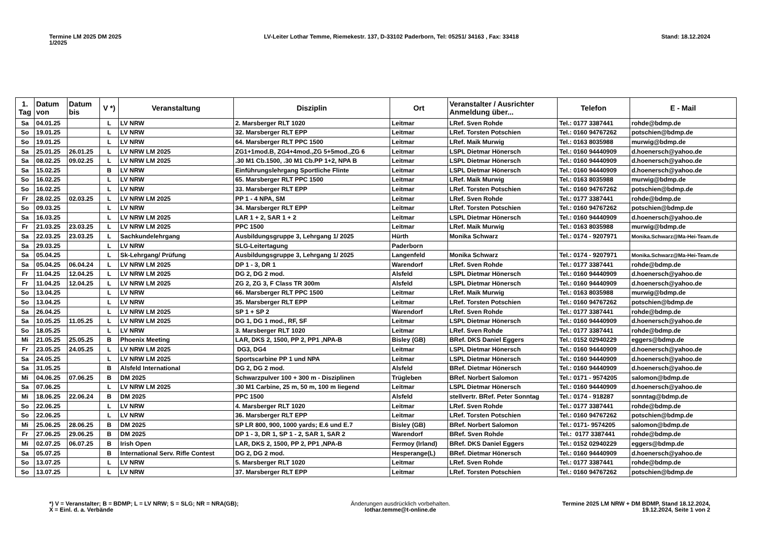Termine LM 2025 DM 2025
1/2025
LV-Leiter Lothar Temme, Riemekestr. 137, D-33102 Paderborn, Tel: 05251/ 34163 , Fax: 33418
Stand: 18.12.2024
| 1. Tag | Datum von | Datum bis | V *) | Veranstaltung | Disziplin | Ort | Veranstalter / Ausrichter Anmeldung über... | Telefon | E - Mail |
| --- | --- | --- | --- | --- | --- | --- | --- | --- | --- |
| Sa | 04.01.25 | | L | LV NRW | 2. Marsberger RLT 1020 | Leitmar | LRef. Sven Rohde | Tel.: 0177 3387441 | rohde@bdmp.de |
| So | 19.01.25 | | L | LV NRW | 32. Marsberger RLT EPP | Leitmar | LRef. Torsten Potschien | Tel.: 0160 94767262 | potschien@bdmp.de |
| So | 19.01.25 | | L | LV NRW | 64. Marsberger RLT PPC 1500 | Leitmar | LRef. Maik Murwig | Tel.: 0163 8035988 | murwig@bdmp.de |
| Sa | 25.01.25 | 26.01.25 | L | LV NRW LM 2025 | ZG1+1mod.B, ZG4+4mod.,ZG 5+5mod.,ZG 6 | Leitmar | LSPL Dietmar Hönersch | Tel.: 0160 94440909 | d.hoenersch@yahoo.de |
| Sa | 08.02.25 | 09.02.25 | L | LV NRW LM 2025 | .30 M1 Cb.1500, .30 M1 Cb.PP 1+2, NPA B | Leitmar | LSPL Dietmar Hönersch | Tel.: 0160 94440909 | d.hoenersch@yahoo.de |
| Sa | 15.02.25 | | B | LV NRW | Einführungslehrgang Sportliche Flinte | Leitmar | LSPL Dietmar Hönersch | Tel.: 0160 94440909 | d.hoenersch@yahoo.de |
| So | 16.02.25 | | L | LV NRW | 65. Marsberger RLT PPC 1500 | Leitmar | LRef. Maik Murwig | Tel.: 0163 8035988 | murwig@bdmp.de |
| So | 16.02.25 | | L | LV NRW | 33. Marsberger RLT EPP | Leitmar | LRef. Torsten Potschien | Tel.: 0160 94767262 | potschien@bdmp.de |
| Fr | 28.02.25 | 02.03.25 | L | LV NRW LM 2025 | PP 1 - 4 NPA, SM | Leitmar | LRef. Sven Rohde | Tel.: 0177 3387441 | rohde@bdmp.de |
| So | 09.03.25 | | L | LV NRW | 34. Marsberger RLT EPP | Leitmar | LRef. Torsten Potschien | Tel.: 0160 94767262 | potschien@bdmp.de |
| Sa | 16.03.25 | | L | LV NRW LM 2025 | LAR 1 + 2, SAR 1 + 2 | Leitmar | LSPL Dietmar Hönersch | Tel.: 0160 94440909 | d.hoenersch@yahoo.de |
| Fr | 21.03.25 | 23.03.25 | L | LV NRW LM 2025 | PPC 1500 | Leitmar | LRef. Maik Murwig | Tel.: 0163 8035988 | murwig@bdmp.de |
| Sa | 22.03.25 | 23.03.25 | L | Sachkundelehrgang | Ausbildungsgruppe 3, Lehrgang 1/ 2025 | Hürth | Monika Schwarz | Tel.: 0174 - 9207971 | Monika.Schwarz@Ma-Hei-Team.de |
| Sa | 29.03.25 | | L | LV NRW | SLG-Leitertagung | Paderborn | | | |
| Sa | 05.04.25 | | L | Sk-Lehrgang/ Prüfung | Ausbildungsgruppe 3, Lehrgang 1/ 2025 | Langenfeld | Monika Schwarz | Tel.: 0174 - 9207971 | Monika.Schwarz@Ma-Hei-Team.de |
| Sa | 05.04.25 | 06.04.24 | L | LV NRW LM 2025 | DP 1 - 3, DR 1 | Warendorf | LRef. Sven Rohde | Tel.: 0177 3387441 | rohde@bdmp.de |
| Fr | 11.04.25 | 12.04.25 | L | LV NRW LM 2025 | DG 2, DG 2 mod. | Alsfeld | LSPL Dietmar Hönersch | Tel.: 0160 94440909 | d.hoenersch@yahoo.de |
| Fr | 11.04.25 | 12.04.25 | L | LV NRW LM 2025 | ZG 2, ZG 3, F Class TR 300m | Alsfeld | LSPL Dietmar Hönersch | Tel.: 0160 94440909 | d.hoenersch@yahoo.de |
| So | 13.04.25 | | L | LV NRW | 66. Marsberger RLT PPC 1500 | Leitmar | LRef. Maik Murwig | Tel.: 0163 8035988 | murwig@bdmp.de |
| So | 13.04.25 | | L | LV NRW | 35. Marsberger RLT EPP | Leitmar | LRef. Torsten Potschien | Tel.: 0160 94767262 | potschien@bdmp.de |
| Sa | 26.04.25 | | L | LV NRW LM 2025 | SP 1 + SP 2 | Warendorf | LRef. Sven Rohde | Tel.: 0177 3387441 | rohde@bdmp.de |
| Sa | 10.05.25 | 11.05.25 | L | LV NRW LM 2025 | DG 1, DG 1 mod., RF, SF | Leitmar | LSPL Dietmar Hönersch | Tel.: 0160 94440909 | d.hoenersch@yahoo.de |
| So | 18.05.25 | | L | LV NRW | 3. Marsberger RLT 1020 | Leitmar | LRef. Sven Rohde | Tel.: 0177 3387441 | rohde@bdmp.de |
| Mi | 21.05.25 | 25.05.25 | B | Phoenix Meeting | LAR, DKS 2, 1500, PP 2, PP1 ,NPA-B | Bisley (GB) | BRef. DKS Daniel Eggers | Tel.: 0152 02940229 | eggers@bdmp.de |
| Fr | 23.05.25 | 24.05.25 | L | LV NRW LM 2025 | DG3, DG4 | Leitmar | LSPL Dietmar Hönersch | Tel.: 0160 94440909 | d.hoenersch@yahoo.de |
| Sa | 24.05.25 | | L | LV NRW LM 2025 | Sportscarbine PP 1 und NPA | Leitmar | LSPL Dietmar Hönersch | Tel.: 0160 94440909 | d.hoenersch@yahoo.de |
| Sa | 31.05.25 | | B | Alsfeld International | DG 2, DG 2 mod. | Alsfeld | BRef. Dietmar Hönersch | Tel.: 0160 94440909 | d.hoenersch@yahoo.de |
| Mi | 04.06.25 | 07.06.25 | B | DM 2025 | Schwarzpulver 100 + 300 m - Disziplinen | Trügleben | BRef. Norbert Salomon | Tel.: 0171 - 9574205 | salomon@bdmp.de |
| Sa | 07.06.25 | | L | LV NRW LM 2025 | .30 M1 Carbine, 25 m, 50 m, 100 m liegend | Leitmar | LSPL Dietmar Hönersch | Tel.: 0160 94440909 | d.hoenersch@yahoo.de |
| Mi | 18.06.25 | 22.06.24 | B | DM 2025 | PPC 1500 | Alsfeld | stellvertr. BRef. Peter Sonntag | Tel.: 0174 - 918287 | sonntag@bdmp.de |
| So | 22.06.25 | | L | LV NRW | 4. Marsberger RLT 1020 | Leitmar | LRef. Sven Rohde | Tel.: 0177 3387441 | rohde@bdmp.de |
| So | 22.06.25 | | L | LV NRW | 36. Marsberger RLT EPP | Leitmar | LRef. Torsten Potschien | Tel.: 0160 94767262 | potschien@bdmp.de |
| Mi | 25.06.25 | 28.06.25 | B | DM 2025 | SP LR 800, 900, 1000 yards; E.6 und E.7 | Bisley (GB) | BRef. Norbert Salomon | Tel.: 0171- 9574205 | salomon@bdmp.de |
| Fr | 27.06.25 | 29.06.25 | B | DM 2025 | DP 1 - 3, DR 1, SP 1 - 2, SAR 1, SAR 2 | Warendorf | BRef. Sven Rohde | Tel.: 0177 3387441 | rohde@bdmp.de |
| Mi | 02.07.25 | 06.07.25 | B | Irish Open | LAR, DKS 2, 1500, PP 2, PP1 ,NPA-B | Fermoy (Irland) | BRef. DKS Daniel Eggers | Tel.: 0152 02940229 | eggers@bdmp.de |
| Sa | 05.07.25 | | B | International Serv. Rifle Contest | DG 2, DG 2 mod. | Hesperange(L) | BRef. Dietmar Hönersch | Tel.: 0160 94440909 | d.hoenersch@yahoo.de |
| So | 13.07.25 | | L | LV NRW | 5. Marsberger RLT 1020 | Leitmar | LRef. Sven Rohde | Tel.: 0177 3387441 | rohde@bdmp.de |
| So | 13.07.25 | | L | LV NRW | 37. Marsberger RLT EPP | Leitmar | LRef. Torsten Potschien | Tel.: 0160 94767262 | potschien@bdmp.de |
*) V = Veranstalter; B = BDMP; L = LV NRW; S = SLG; NR = NRA(GB);
X = Einl. d. a. Verbände
Änderungen ausdrücklich vorbehalten.
lothar.temme@t-online.de
Termine 2025 LM NRW + DM BDMP, Stand 18.12.2024,
19.12.2024, Seite 1 von 2